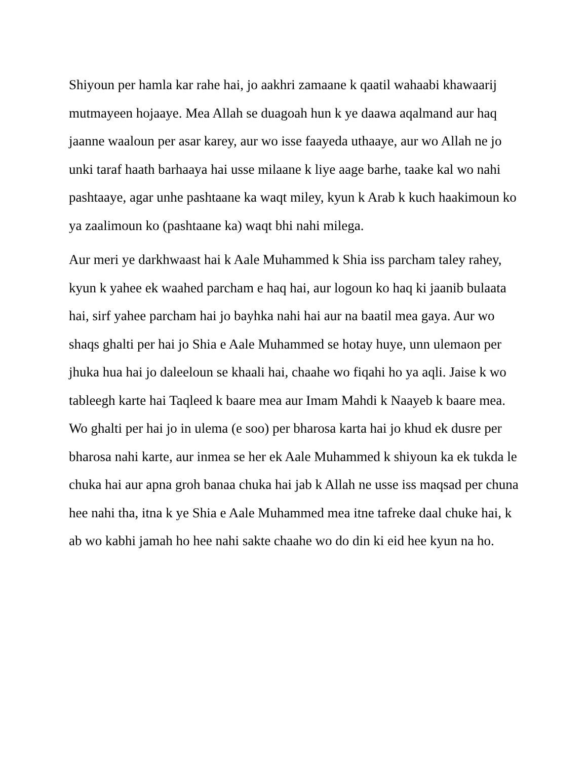Shiyoun per hamla kar rahe hai, jo aakhri zamaane k qaatil wahaabi khawaarij mutmayeen hojaaye. Mea Allah se duagoah hun k ye daawa aqalmand aur haq jaanne waaloun per asar karey, aur wo isse faayeda uthaaye, aur wo Allah ne jo unki taraf haath barhaaya hai usse milaane k liye aage barhe, taake kal wo nahi pashtaaye, agar unhe pashtaane ka waqt miley, kyun k Arab k kuch haakimoun ko ya zaalimoun ko (pashtaane ka) waqt bhi nahi milega.
Aur meri ye darkhwaast hai k Aale Muhammed k Shia iss parcham taley rahey, kyun k yahee ek waahed parcham e haq hai, aur logoun ko haq ki jaanib bulaata hai, sirf yahee parcham hai jo bayhka nahi hai aur na baatil mea gaya. Aur wo shaqs ghalti per hai jo Shia e Aale Muhammed se hotay huye, unn ulemaon per jhuka hua hai jo daleeloun se khaali hai, chaahe wo fiqahi ho ya aqli. Jaise k wo tableegh karte hai Taqleed k baare mea aur Imam Mahdi k Naayeb k baare mea. Wo ghalti per hai jo in ulema (e soo) per bharosa karta hai jo khud ek dusre per bharosa nahi karte, aur inmea se her ek Aale Muhammed k shiyoun ka ek tukda le chuka hai aur apna groh banaa chuka hai jab k Allah ne usse iss maqsad per chuna hee nahi tha, itna k ye Shia e Aale Muhammed mea itne tafreke daal chuke hai, k ab wo kabhi jamah ho hee nahi sakte chaahe wo do din ki eid hee kyun na ho.